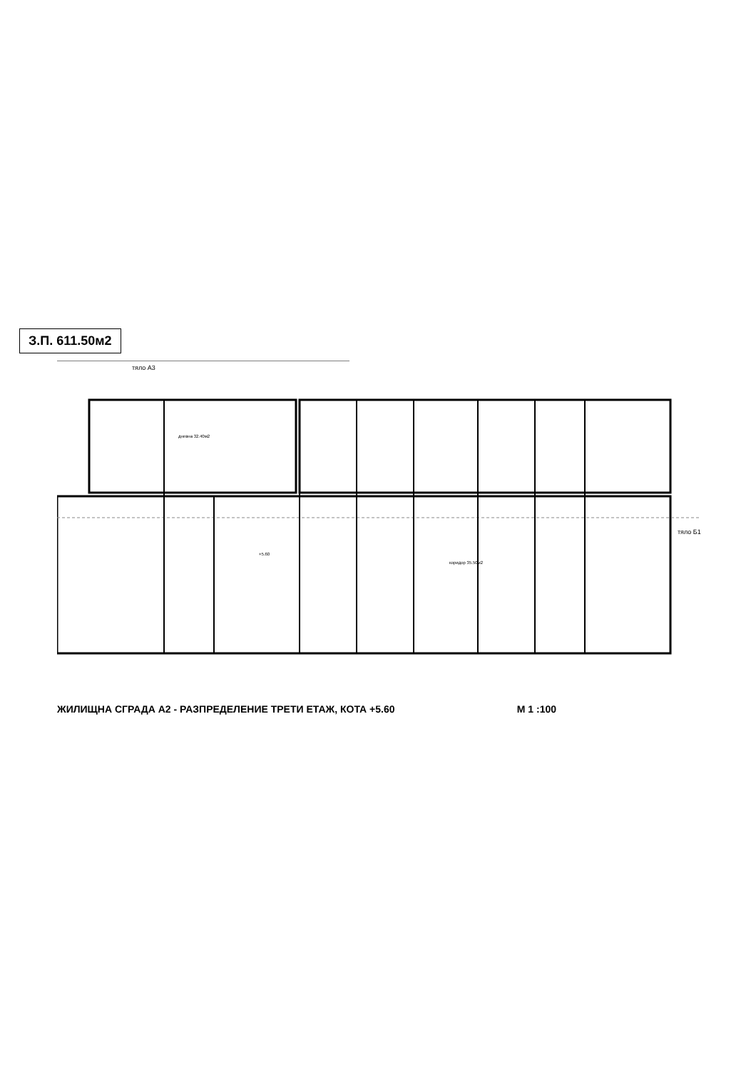З.П. 611.50м2
тяло А3
тяло Б1
дневна 32.40м2
коридор 35.50м2
+5.60
ЖИЛИЩНА СГРАДА А2 - РАЗПРЕДЕЛЕНИЕ ТРЕТИ ЕТАЖ, КОТА +5.60 М 1 :100